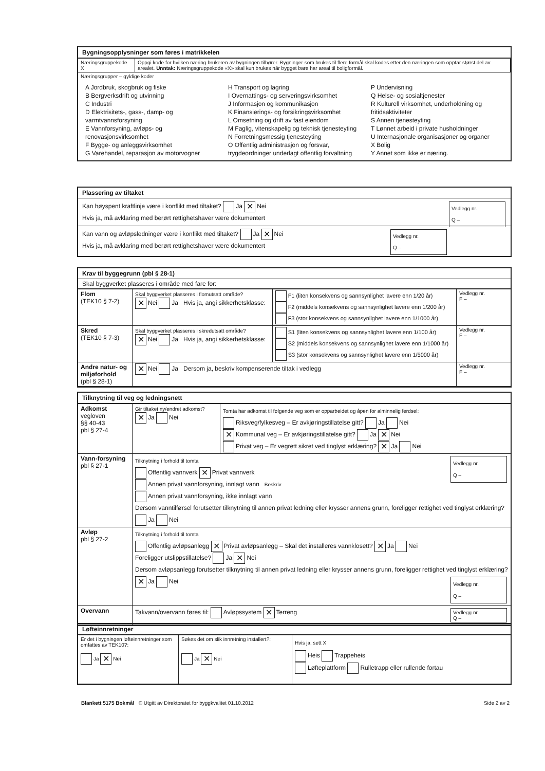Bygningsopplysninger som føres i matrikkelen
| Næringsgruppekode X | Oppgi kode for hvilken næring brukeren av bygningen tilhører. Bygninger som brukes til flere formål skal kodes etter den næringen som opptar størst del av arealet. Unntak: Næringsgruppekode «X» skal kun brukes når bygget bare har areal til boligformål. |
Næringsgrupper – gyldige koder
A Jordbruk, skogbruk og fiske
B Bergverksdrift og utvinning
C Industri
D Elektrisitets-, gass-, damp- og varmtvannsforsyning
E Vannforsyning, avløps- og renovasjonsvirksomhet
F Bygge- og anleggsvirksomhet
G Varehandel, reparasjon av motorvogner
H Transport og lagring
I Overnattings- og serveringsvirksomhet
J Informasjon og kommunikasjon
K Finansierings- og forsikringsvirksomhet
L Omsetning og drift av fast eiendom
M Faglig, vitenskapelig og teknisk tjenesteyting
N Forretningsmessig tjenesteyting
O Offentlig administrasjon og forsvar, trygdeordninger underlagt offentlig forvaltning
P Undervisning
Q Helse- og sosialtjenester
R Kulturell virksomhet, underholdning og fritidsaktiviteter
S Annen tjenesteyting
T Lønnet arbeid i private husholdninger
U Internasjonale organisasjoner og organer
X Bolig
Y Annet som ikke er næring.
Plassering av tiltaket
Vedlegg nr.
Q –
Kan høyspent kraftlinje være i konflikt med tiltaket? Ja ✕ Nei
Hvis ja, må avklaring med berørt rettighetshaver være dokumentert
Vedlegg nr.
Q –
Kan vann og avløpsledninger være i konflikt med tiltaket? Ja ✕ Nei
Hvis ja, må avklaring med berørt rettighetshaver være dokumentert
Krav til byggegrunn (pbl § 28-1)
Skal byggverket plasseres i område med fare for:
| Flom (TEK10 § 7-2) | Skal byggverket plasseres i flomutsatt område? ✕ Nei Ja Hvis ja, angi sikkerhetsklasse: | F1 (liten konsekvens og sannsynlighet lavere enn 1/20 år) F2 (middels konsekvens og sannsynlighet lavere enn 1/200 år) F3 (stor konsekvens og sannsynlighet lavere enn 1/1000 år) | Vedlegg nr. F – |
| Skred (TEK10 § 7-3) | Skal byggverket plasseres i skredutsatt område? ✕ Nei Ja Hvis ja, angi sikkerhetsklasse: | S1 (liten konsekvens og sannsynlighet lavere enn 1/100 år) S2 (middels konsekvens og sannsynlighet lavere enn 1/1000 år) S3 (stor konsekvens og sannsynlighet lavere enn 1/5000 år) | Vedlegg nr. F – |
| Andre natur- og miljøforhold (pbl § 28-1) | ✕ Nei Ja Dersom ja, beskriv kompenserende tiltak i vedlegg | | Vedlegg nr. F – |
Tilknytning til veg og ledningsnett
| Adkomst vegloven §§ 40-43 pbl § 27-4 | Gir tiltaket ny/endret adkomst? ✕ Ja Nei | Tomta har adkomst til følgende veg som er opparbeidet og åpen for alminnelig ferdsel: Riksveg/fylkesveg – Er avkjøringstillatelse gitt? Ja Nei ✕ Kommunal veg – Er avkjøringstillatelse gitt? Ja ✕ Nei Privat veg – Er vegrett sikret ved tinglyst erklæring? ✕ Ja Nei |
| Vann-forsyning pbl § 27-1 | Vedlegg nr. Q – Tilknytning i forhold til tomta Offentlig vannverk ✕ Privat vannverk Annen privat vannforsyning, innlagt vann Beskriv Annen privat vannforsyning, ikke innlagt vann Dersom vanntilførsel forutsetter tilknytning til annen privat ledning eller krysser annens grunn, foreligger rettighet ved tinglyst erklæring? Ja Nei | |
| Avløp pbl § 27-2 | Tilknytning i forhold til tomta Offentlig avløpsanlegg ✕ Privat avløpsanlegg – Skal det installeres vannklosett? ✕ Ja Nei Foreligger utslippstillatelse? Ja ✕ Nei Dersom avløpsanlegg forutsetter tilknytning til annen privat ledning eller krysser annens grunn, foreligger rettighet ved tinglyst erklæring? ✕ Ja Nei Vedlegg nr. Q – | |
| Overvann | Takvann/overvann føres til: Avløpssystem ✕ Terreng Vedlegg nr. Q – | |
Løfteinnretninger
| Er det i bygningen løfteinnretninger som omfattes av TEK10?: Ja ✕ Nei | Søkes det om slik innretning installert?: Ja ✕ Nei | Hvis ja, sett X Heis Trappeheis Løfteplattform Rulletrapp eller rullende fortau |
Blankett 5175 Bokmål © Utgitt av Direktoratet for byggkvalitet 01.10.2012 Side 2 av 2